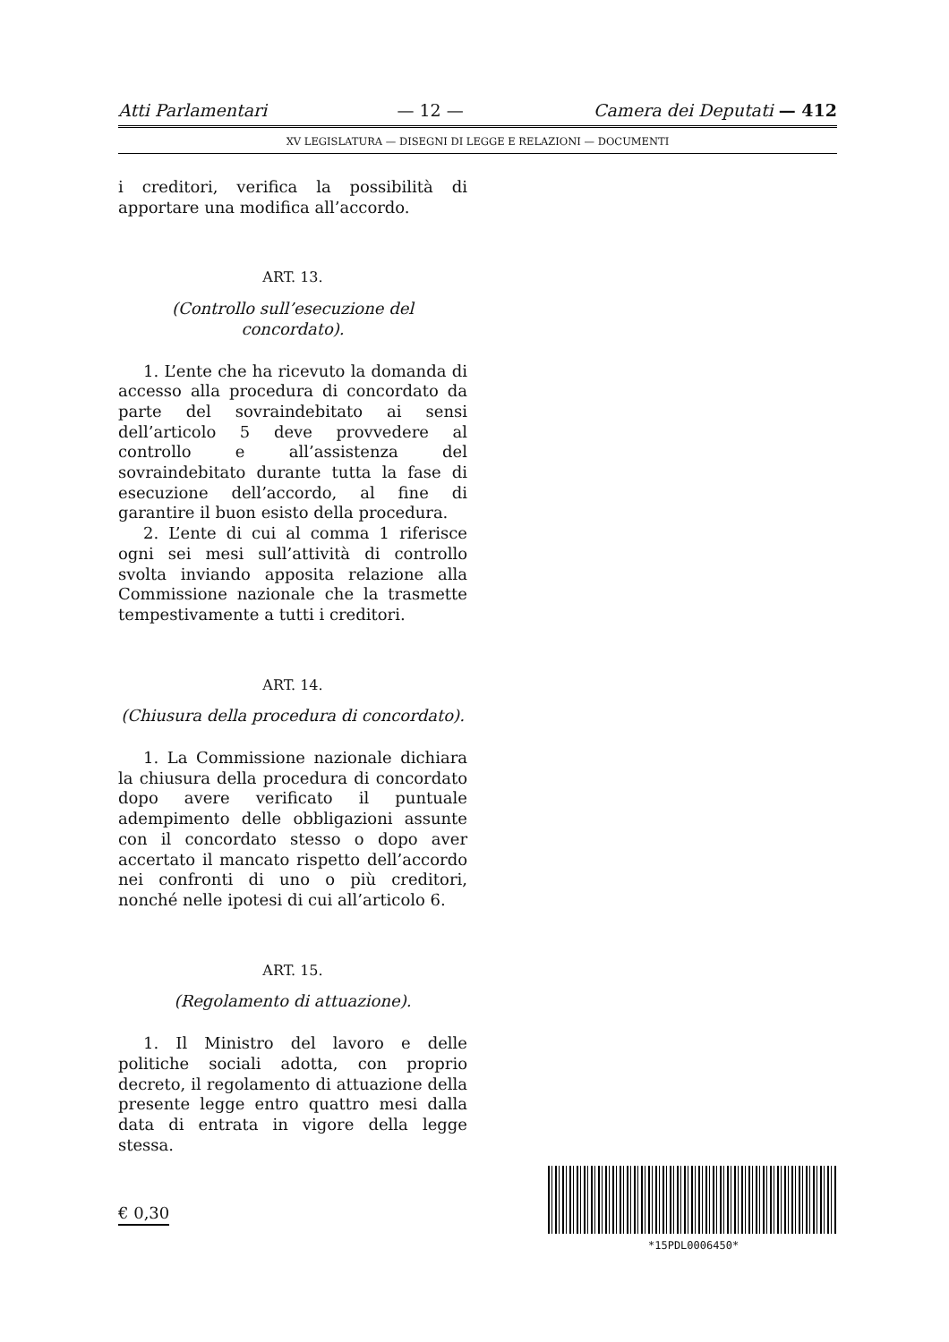Atti Parlamentari — 12 — Camera dei Deputati — 412
XV LEGISLATURA — DISEGNI DI LEGGE E RELAZIONI — DOCUMENTI
i creditori, verifica la possibilità di apportare una modifica all’accordo.
ART. 13.
(Controllo sull’esecuzione del concordato).
1. L’ente che ha ricevuto la domanda di accesso alla procedura di concordato da parte del sovraindebitato ai sensi dell’articolo 5 deve provvedere al controllo e all’assistenza del sovraindebitato durante tutta la fase di esecuzione dell’accordo, al fine di garantire il buon esisto della procedura.
2. L’ente di cui al comma 1 riferisce ogni sei mesi sull’attività di controllo svolta inviando apposita relazione alla Commissione nazionale che la trasmette tempestivamente a tutti i creditori.
ART. 14.
(Chiusura della procedura di concordato).
1. La Commissione nazionale dichiara la chiusura della procedura di concordato dopo avere verificato il puntuale adempimento delle obbligazioni assunte con il concordato stesso o dopo aver accertato il mancato rispetto dell’accordo nei confronti di uno o più creditori, nonché nelle ipotesi di cui all’articolo 6.
ART. 15.
(Regolamento di attuazione).
1. Il Ministro del lavoro e delle politiche sociali adotta, con proprio decreto, il regolamento di attuazione della presente legge entro quattro mesi dalla data di entrata in vigore della legge stessa.
€ 0,30
*15PDL0006450*